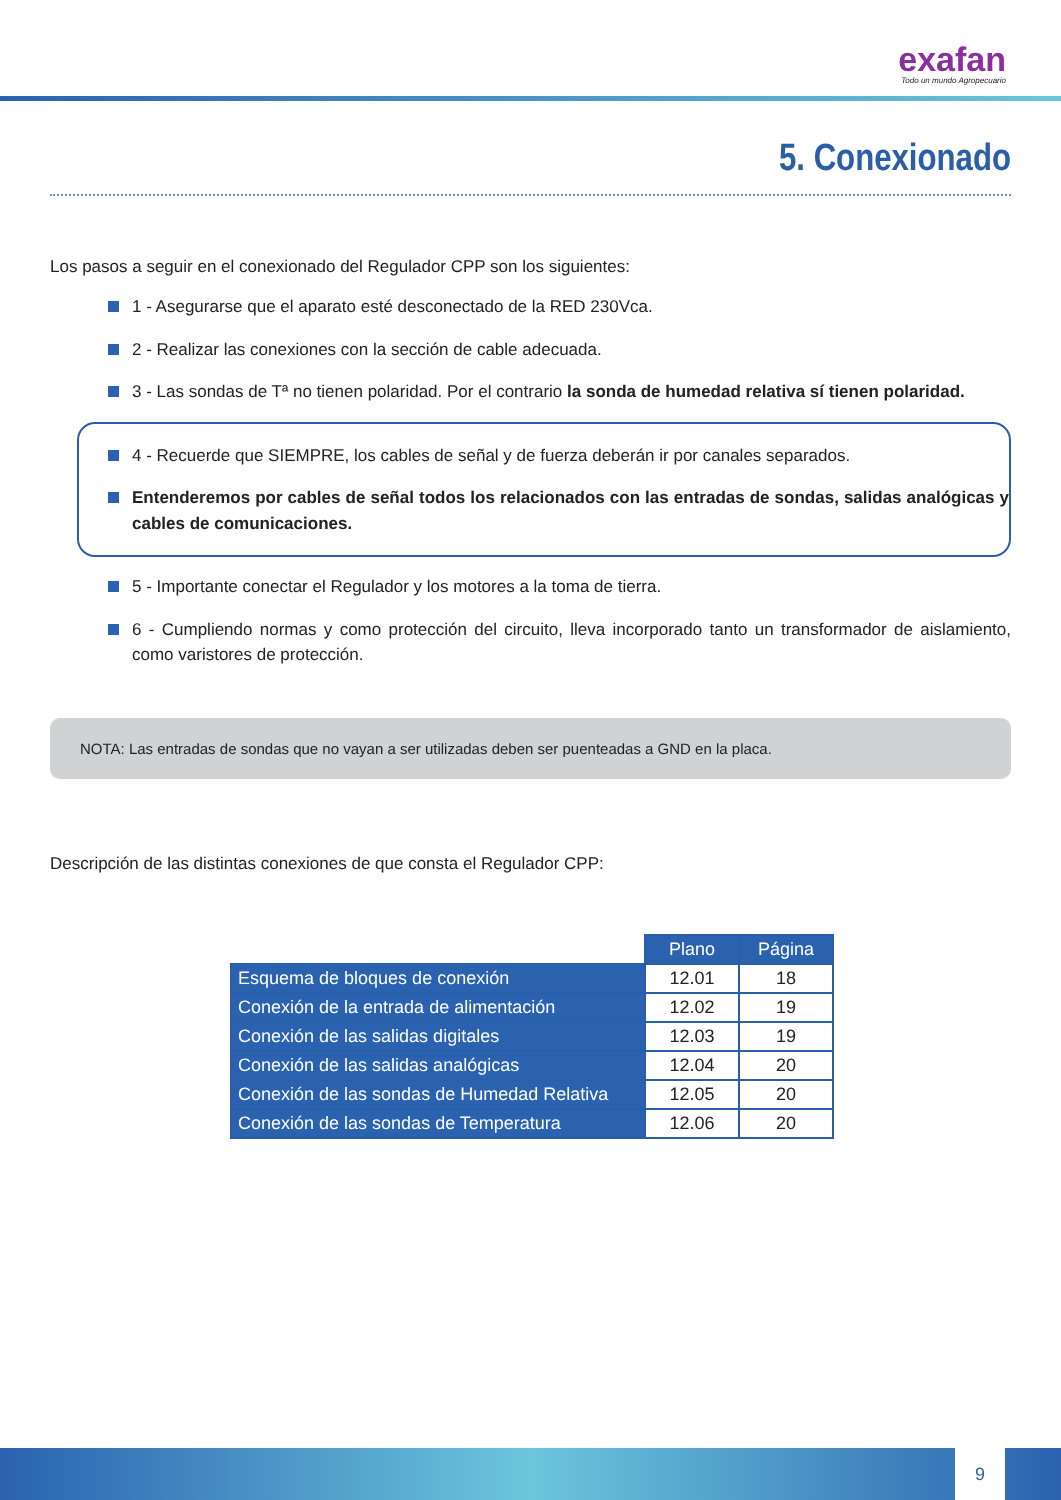exafan
Todo un mundo Agropecuario
5. Conexionado
Los pasos a seguir en el conexionado del Regulador CPP son los siguientes:
1 - Asegurarse que el aparato esté desconectado de la RED 230Vca.
2 - Realizar las conexiones con la sección de cable adecuada.
3 - Las sondas de Tª no tienen polaridad. Por el contrario la sonda de humedad relativa sí tienen polaridad.
4 - Recuerde que SIEMPRE, los cables de señal y de fuerza deberán ir por canales separados.
Entenderemos por cables de señal todos los relacionados con las entradas de sondas, salidas analógicas y cables de comunicaciones.
5 - Importante conectar el Regulador y los motores a la toma de tierra.
6 - Cumpliendo normas y como protección del circuito, lleva incorporado tanto un transformador de aislamiento, como varistores de protección.
NOTA: Las entradas de sondas que no vayan a ser utilizadas deben ser puenteadas a GND en la placa.
Descripción de las distintas conexiones de que consta el Regulador CPP:
| | Plano | Página |
| Esquema de bloques de conexión | 12.01 | 18 |
| Conexión de la entrada de alimentación | 12.02 | 19 |
| Conexión de las salidas digitales | 12.03 | 19 |
| Conexión de las salidas analógicas | 12.04 | 20 |
| Conexión de las sondas de Humedad Relativa | 12.05 | 20 |
| Conexión de las sondas de Temperatura | 12.06 | 20 |
9